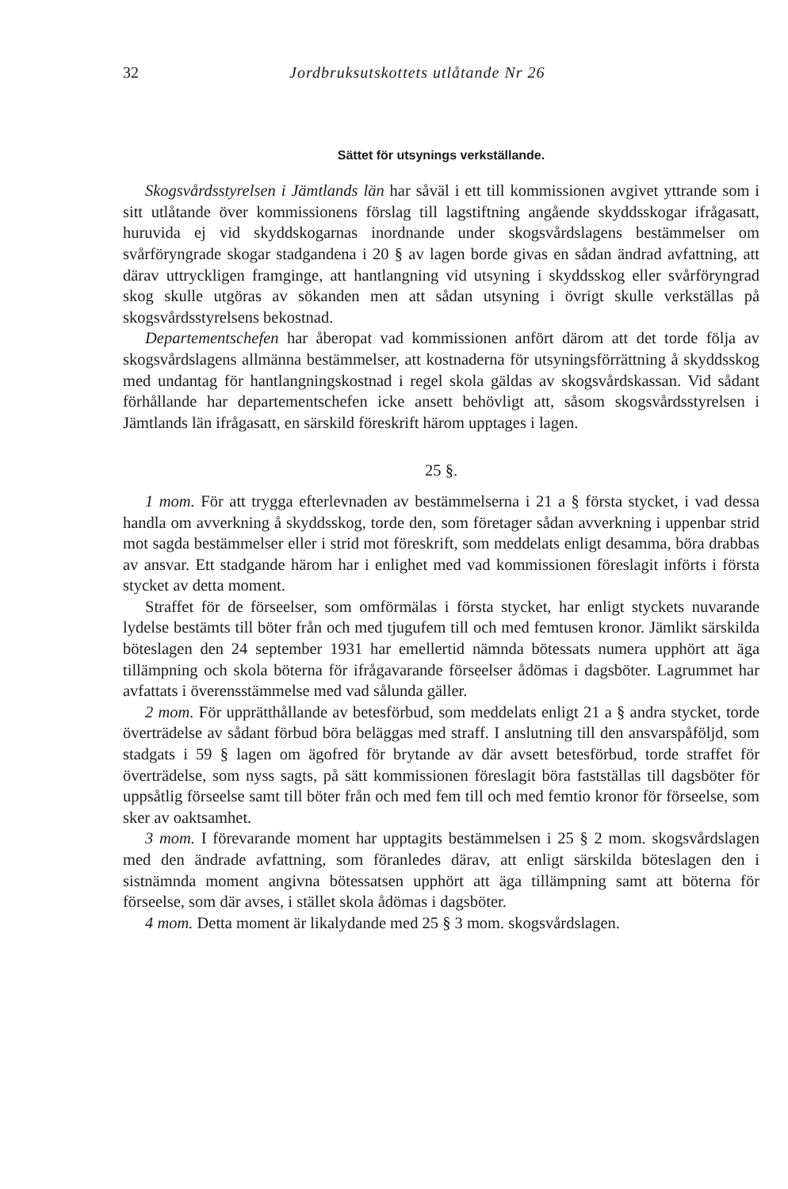32 Jordbruksutskottets utlåtande Nr 26
Sättet för utsynings verkställande.
Skogsvårdsstyrelsen i Jämtlands län har såväl i ett till kommissionen avgivet yttrande som i sitt utlåtande över kommissionens förslag till lagstiftning angående skyddsskogar ifrågasatt, huruvida ej vid skyddskogarnas inordnande under skogsvårdslagens bestämmelser om svårföryngrade skogar stadgandena i 20 § av lagen borde givas en sådan ändrad avfattning, att därav uttryckligen framginge, att hantlangning vid utsyning i skyddsskog eller svårföryngrad skog skulle utgöras av sökanden men att sådan utsyning i övrigt skulle verkställas på skogsvårdsstyrelsens bekostnad.
Departementschefen har åberopat vad kommissionen anfört därom att det torde följa av skogsvårdslagens allmänna bestämmelser, att kostnaderna för utsyningsförrättning å skyddsskog med undantag för hantlangningskostnad i regel skola gäldas av skogsvårdskassan. Vid sådant förhållande har departementschefen icke ansett behövligt att, såsom skogsvårdsstyrelsen i Jämtlands län ifrågasatt, en särskild föreskrift härom upptages i lagen.
25 §.
1 mom. För att trygga efterlevnaden av bestämmelserna i 21 a § första stycket, i vad dessa handla om avverkning å skyddsskog, torde den, som företager sådan avverkning i uppenbar strid mot sagda bestämmelser eller i strid mot föreskrift, som meddelats enligt desamma, böra drabbas av ansvar. Ett stadgande härom har i enlighet med vad kommissionen föreslagit införts i första stycket av detta moment.
Straffet för de förseelser, som omförmälas i första stycket, har enligt styckets nuvarande lydelse bestämts till böter från och med tjugufem till och med femtusen kronor. Jämlikt särskilda böteslagen den 24 september 1931 har emellertid nämnda bötessats numera upphört att äga tillämpning och skola böterna för ifrågavarande förseelser ådömas i dagsböter. Lagrummet har avfattats i överensstämmelse med vad sålunda gäller.
2 mom. För upprätthållande av betesförbud, som meddelats enligt 21 a § andra stycket, torde överträdelse av sådant förbud böra beläggas med straff. I anslutning till den ansvarspåföljd, som stadgats i 59 § lagen om ägofred för brytande av där avsett betesförbud, torde straffet för överträdelse, som nyss sagts, på sätt kommissionen föreslagit böra fastställas till dagsböter för uppsåtlig förseelse samt till böter från och med fem till och med femtio kronor för förseelse, som sker av oaktsamhet.
3 mom. I förevarande moment har upptagits bestämmelsen i 25 § 2 mom. skogsvårdslagen med den ändrade avfattning, som föranledes därav, att enligt särskilda böteslagen den i sistnämnda moment angivna bötessatsen upphört att äga tillämpning samt att böterna för förseelse, som där avses, i stället skola ådömas i dagsböter.
4 mom. Detta moment är likalydande med 25 § 3 mom. skogsvårdslagen.